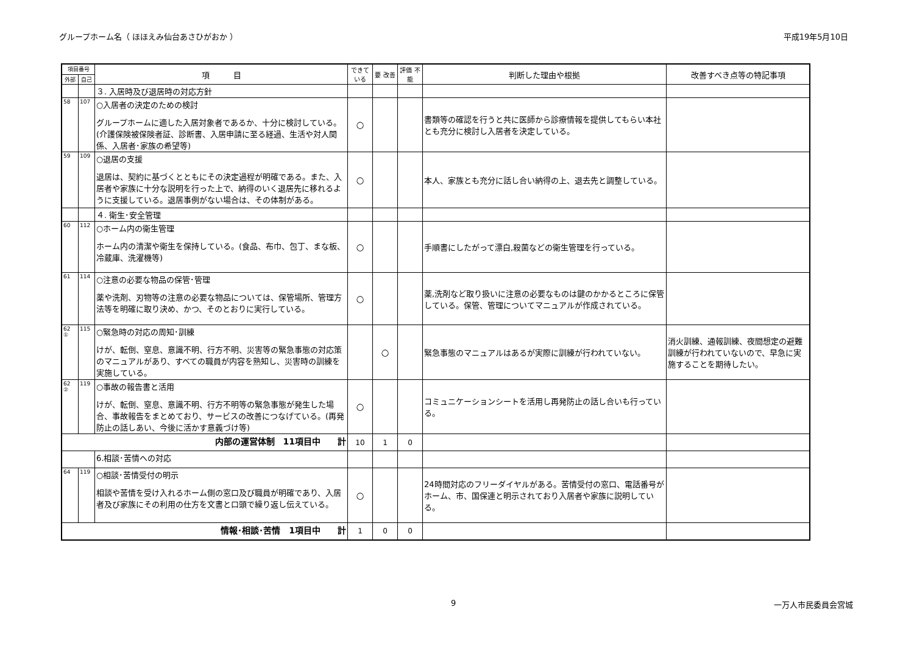グループホーム名（ ほほえみ仙台あさひがおか ） 平成19年5月10日
| 項目番号 | | 項 目 | できている | 要 改善 | 評価 不能 | 判断した理由や根拠 | 改善すべき点等の特記事項 |
| --- | --- | --- | --- | --- | --- | --- | --- |
| 外部 | 自己 | | | | | | |
| | | ３. 入居時及び退居時の対応方針 | | | | | |
| 58 | 107 | ○入居者の決定のための検討 グループホームに適した入居対象者であるか、十分に検討している。(介護保険被保険者証、診断書、入居申請に至る経過、生活や対人関係、入居者･家族の希望等) | ○ | | | 書類等の確認を行うと共に医師から診療情報を提供してもらい本社とも充分に検討し入居者を決定している。 | |
| 59 | 109 | ○退居の支援 退居は、契約に基づくとともにその決定過程が明確である。また、入居者や家族に十分な説明を行った上で、納得のいく退居先に移れるように支援している。退居事例がない場合は、その体制がある。 | ○ | | | 本人、家族とも充分に話し合い納得の上、退去先と調整している。 | |
| | | ４. 衛生･安全管理 | | | | | |
| 60 | 112 | ○ホーム内の衛生管理 ホーム内の清潔や衛生を保持している。(食品、布巾、包丁、まな板、冷蔵庫、洗濯機等) | ○ | | | 手順書にしたがって漂白,殺菌などの衛生管理を行っている。 | |
| 61 | 114 | ○注意の必要な物品の保管･管理 薬や洗剤、刃物等の注意の必要な物品については、保管場所、管理方法等を明確に取り決め、かつ、そのとおりに実行している。 | ○ | | | 薬,洗剤など取り扱いに注意の必要なものは鍵のかかるところに保管している。保管、管理についてマニュアルが作成されている。 | |
| 62 ① | 115 | ○緊急時の対応の周知･訓練 けが、転倒、窒息、意識不明、行方不明、災害等の緊急事態の対応策のマニュアルがあり、すべての職員が内容を熟知し、災害時の訓練を実施している。 | | ○ | | 緊急事態のマニュアルはあるが実際に訓練が行われていない。 | 消火訓練、通報訓練、夜間想定の避難訓練が行われていないので、早急に実施することを期待したい。 |
| 62 ② | 119 | ○事故の報告書と活用 けが、転倒、窒息、意識不明、行方不明等の緊急事態が発生した場合、事故報告をまとめており、サービスの改善につなげている。(再発防止の話しあい、今後に活かす意義づけ等) | ○ | | | コミュニケーションシートを活用し再発防止の話し合いも行っている。 | |
| 内部の運営体制 11項目中 計 | | | 10 | 1 | 0 | | |
| | | 6.相談･苦情への対応 | | | | | |
| 64 | 119 | ○相談･苦情受付の明示 相談や苦情を受け入れるホーム側の窓口及び職員が明確であり、入居者及び家族にその利用の仕方を文書と口頭で繰り返し伝えている。 | ○ | | | 24時間対応のフリーダイヤルがある。苦情受付の窓口、電話番号がホーム、市、国保連と明示されており入居者や家族に説明している。 | |
| 情報･相談･苦情 1項目中 計 | | | 1 | 0 | 0 | | |
9 一万人市民委員会宮城